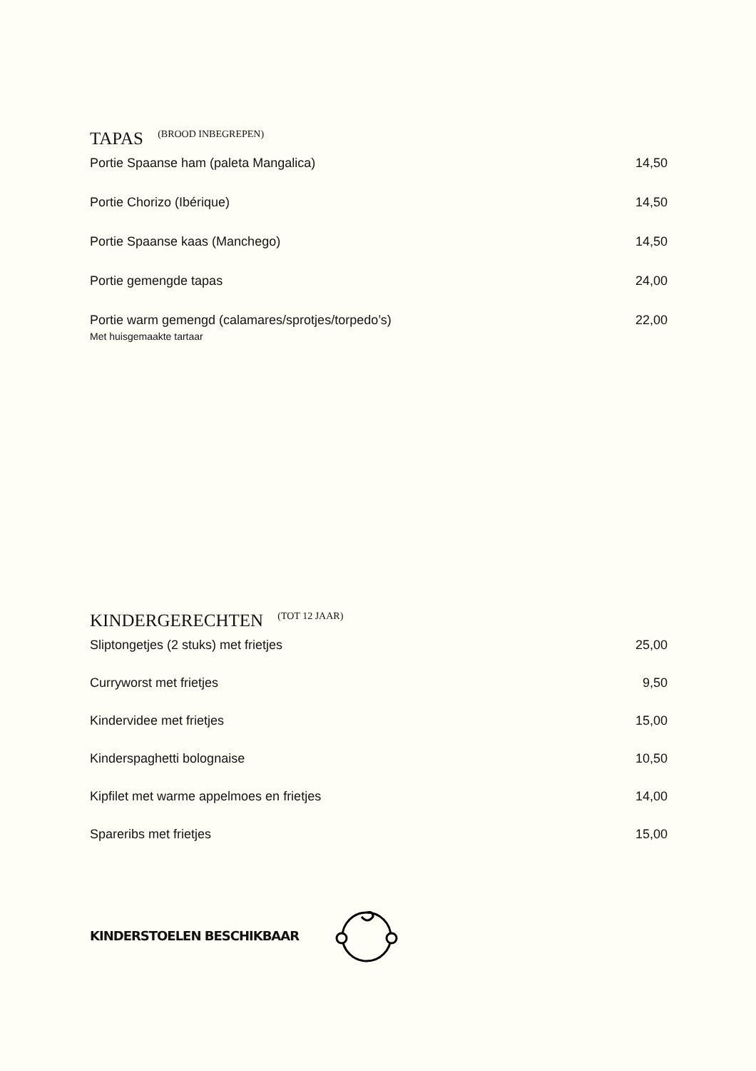TAPAS (BROOD INBEGREPEN)
Portie Spaanse ham (paleta Mangalica) 14,50
Portie Chorizo (Ibérique) 14,50
Portie Spaanse kaas (Manchego) 14,50
Portie gemengde tapas 24,00
Portie warm gemengd (calamares/sprotjes/torpedo’s) 22,00
Met huisgemaakte tartaar
KINDERGERECHTEN (TOT 12 JAAR)
Sliptongetjes (2 stuks) met frietjes 25,00
Curryworst met frietjes 9,50
Kindervidee met frietjes 15,00
Kinderspaghetti bolognaise 10,50
Kipfilet met warme appelmoes en frietjes 14,00
Spareribs met frietjes 15,00
KINDERSTOELEN BESCHIKBAAR